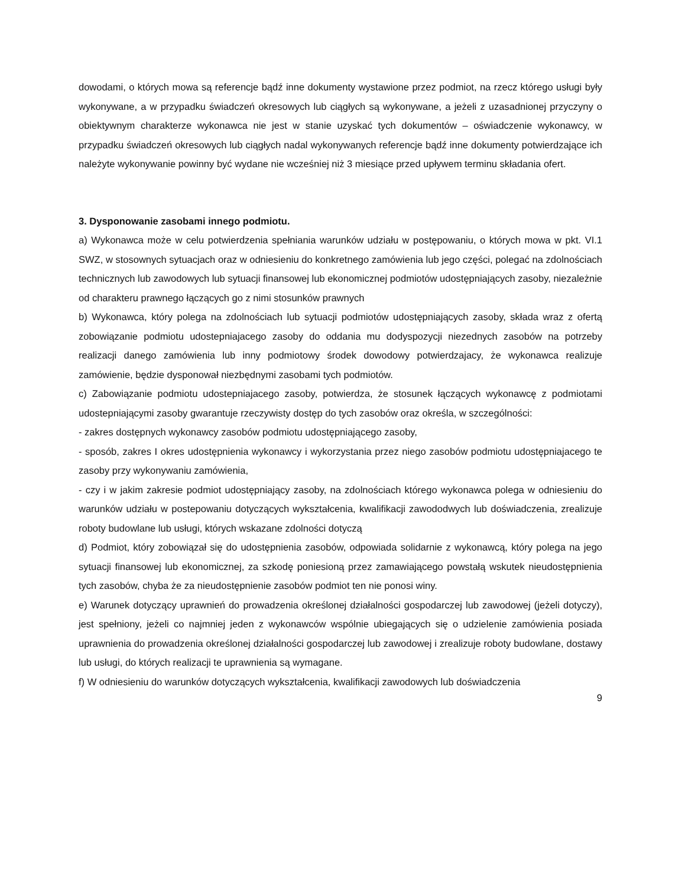dowodami, o których mowa są referencje bądź inne dokumenty wystawione przez podmiot, na rzecz którego usługi były wykonywane, a w przypadku świadczeń okresowych lub ciągłych są wykonywane, a jeżeli z uzasadnionej przyczyny o obiektywnym charakterze wykonawca nie jest w stanie uzyskać tych dokumentów – oświadczenie wykonawcy, w przypadku świadczeń okresowych lub ciągłych nadal wykonywanych referencje bądź inne dokumenty potwierdzające ich należyte wykonywanie powinny być wydane nie wcześniej niż 3 miesiące przed upływem terminu składania ofert.
3. Dysponowanie zasobami innego podmiotu.
a) Wykonawca może w celu potwierdzenia spełniania warunków udziału w postępowaniu, o których mowa w pkt. VI.1 SWZ, w stosownych sytuacjach oraz w odniesieniu do konkretnego zamówienia lub jego części, polegać na zdolnościach technicznych lub zawodowych lub sytuacji finansowej lub ekonomicznej podmiotów udostępniających zasoby, niezależnie od charakteru prawnego łączących go z nimi stosunków prawnych
b) Wykonawca, który polega na zdolnościach lub sytuacji podmiotów udostępniających zasoby, składa wraz z ofertą zobowiązanie podmiotu udostepniajacego zasoby do oddania mu dodyspozycji niezednych zasobów na potrzeby realizacji danego zamówienia lub inny podmiotowy środek dowodowy potwierdzajacy, że wykonawca realizuje zamówienie, będzie dysponował niezbędnymi zasobami tych podmiotów.
c) Zabowiązanie podmiotu udostepniajacego zasoby, potwierdza, że stosunek łączących wykonawcę z podmiotami udostepniającymi zasoby gwarantuje rzeczywisty dostęp do tych zasobów oraz określa, w szczególności:
- zakres dostępnych wykonawcy zasobów podmiotu udostępniającego zasoby,
- sposób, zakres I okres udostępnienia wykonawcy i wykorzystania przez niego zasobów podmiotu udostępniajacego te zasoby przy wykonywaniu zamówienia,
- czy i w jakim zakresie podmiot udostępniający zasoby, na zdolnościach którego wykonawca polega w odniesieniu do warunków udziału w postepowaniu dotyczących wykształcenia, kwalifikacji zawododwych lub doświadczenia, zrealizuje roboty budowlane lub usługi, których wskazane zdolności dotyczą
d) Podmiot, który zobowiązał się do udostępnienia zasobów, odpowiada solidarnie z wykonawcą, który polega na jego sytuacji finansowej lub ekonomicznej, za szkodę poniesioną przez zamawiającego powstałą wskutek nieudostępnienia tych zasobów, chyba że za nieudostępnienie zasobów podmiot ten nie ponosi winy.
e) Warunek dotyczący uprawnień do prowadzenia określonej działalności gospodarczej lub zawodowej (jeżeli dotyczy), jest spełniony, jeżeli co najmniej jeden z wykonawców wspólnie ubiegających się o udzielenie zamówienia posiada uprawnienia do prowadzenia określonej działalności gospodarczej lub zawodowej i zrealizuje roboty budowlane, dostawy lub usługi, do których realizacji te uprawnienia są wymagane.
f) W odniesieniu do warunków dotyczących wykształcenia, kwalifikacji zawodowych lub doświadczenia
9